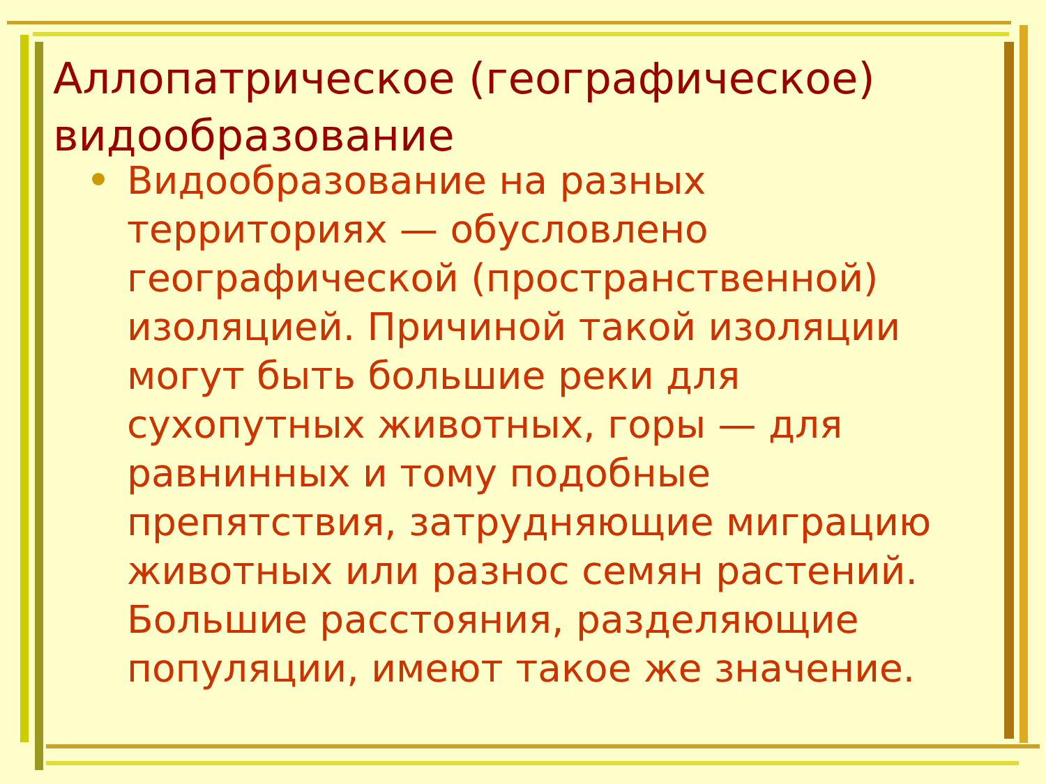Аллопатрическое (географическое) видообразование
Видообразование на разных территориях — обусловлено географической (пространственной) изоляцией. Причиной такой изоляции могут быть большие реки для сухопутных животных, горы — для равнинных и тому подобные препятствия, затрудняющие миграцию животных или разнос семян растений. Большие расстояния, разделяющие популяции, имеют такое же значение.